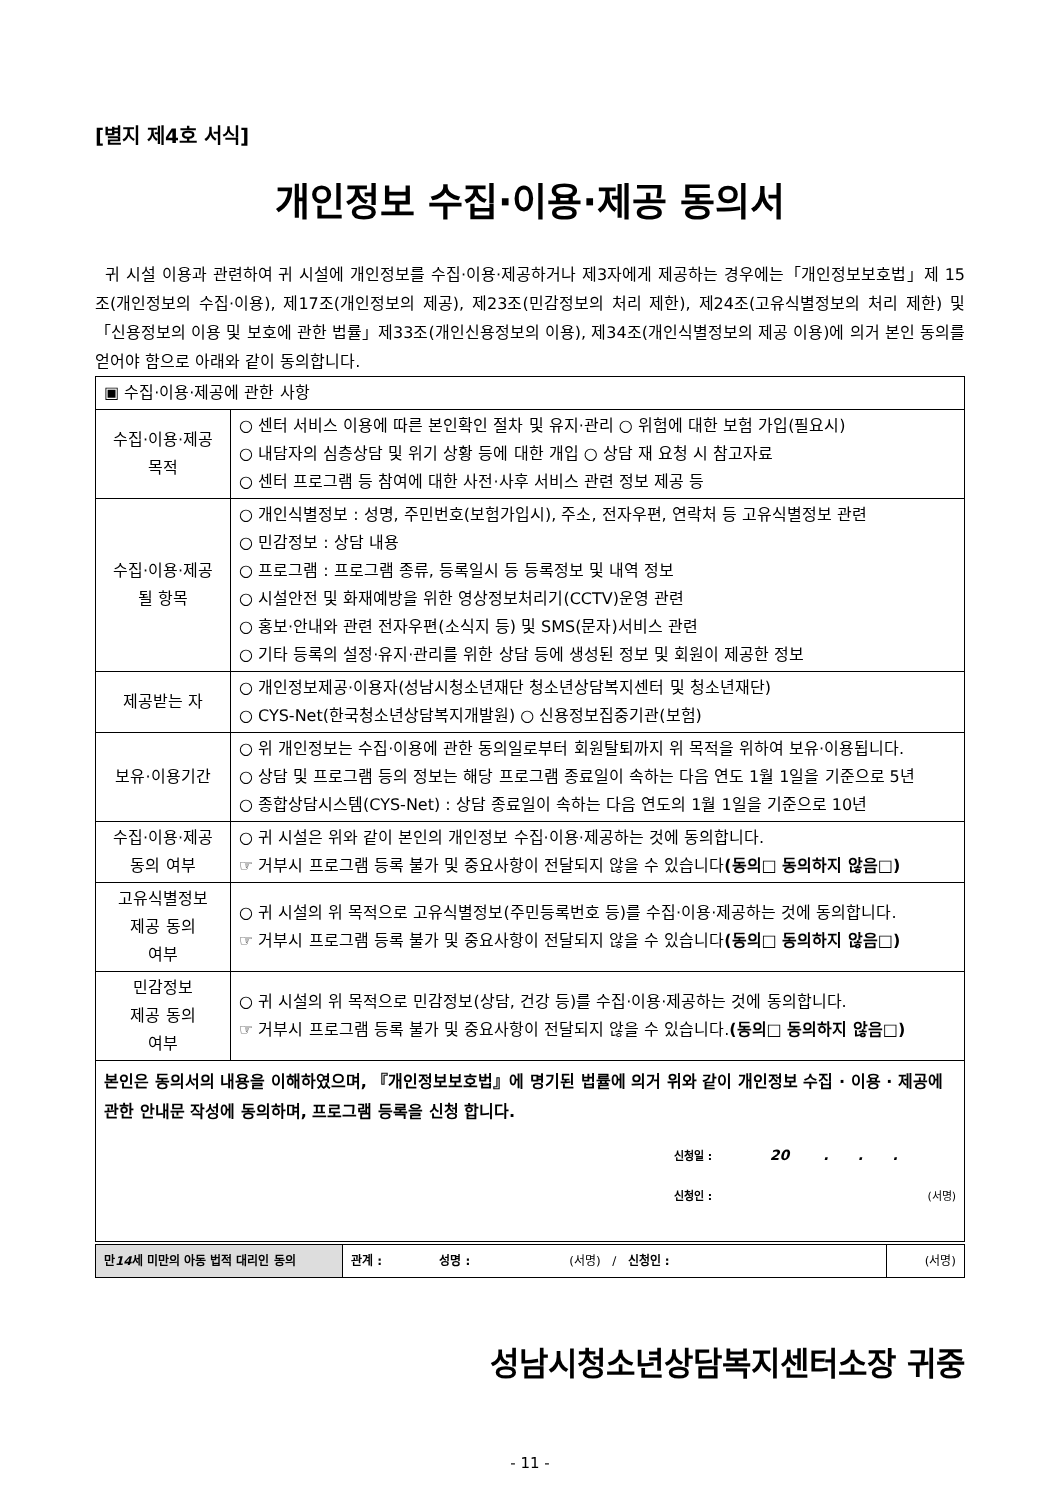[별지 제4호 서식]
개인정보 수집·이용·제공 동의서
귀 시설 이용과 관련하여 귀 시설에 개인정보를 수집·이용·제공하거나 제3자에게 제공하는 경우에는「개인정보보호법」제 15조(개인정보의 수집·이용), 제17조(개인정보의 제공), 제23조(민감정보의 처리 제한), 제24조(고유식별정보의 처리 제한) 및「신용정보의 이용 및 보호에 관한 법률」제33조(개인신용정보의 이용), 제34조(개인식별정보의 제공 이용)에 의거 본인 동의를 얻어야 함으로 아래와 같이 동의합니다.
| ▣ 수집·이용·제공에 관한 사항 | |
| 수집·이용·제공 목적 | ○ 센터 서비스 이용에 따른 본인확인 절차 및 유지·관리 ○ 위험에 대한 보험 가입(필요시) ○ 내담자의 심층상담 및 위기 상황 등에 대한 개입 ○ 상담 재 요청 시 참고자료 ○ 센터 프로그램 등 참여에 대한 사전·사후 서비스 관련 정보 제공 등 |
| 수집·이용·제공 될 항목 | ○ 개인식별정보 : 성명, 주민번호(보험가입시), 주소, 전자우편, 연락처 등 고유식별정보 관련 ○ 민감정보 : 상담 내용 ○ 프로그램 : 프로그램 종류, 등록일시 등 등록정보 및 내역 정보 ○ 시설안전 및 화재예방을 위한 영상정보처리기(CCTV)운영 관련 ○ 홍보·안내와 관련 전자우편(소식지 등) 및 SMS(문자)서비스 관련 ○ 기타 등록의 설정·유지·관리를 위한 상담 등에 생성된 정보 및 회원이 제공한 정보 |
| 제공받는 자 | ○ 개인정보제공·이용자(성남시청소년재단 청소년상담복지센터 및 청소년재단) ○ CYS-Net(한국청소년상담복지개발원) ○ 신용정보집중기관(보험) |
| 보유·이용기간 | ○ 위 개인정보는 수집·이용에 관한 동의일로부터 회원탈퇴까지 위 목적을 위하여 보유·이용됩니다. ○ 상담 및 프로그램 등의 정보는 해당 프로그램 종료일이 속하는 다음 연도 1월 1일을 기준으로 5년 ○ 종합상담시스템(CYS-Net) : 상담 종료일이 속하는 다음 연도의 1월 1일을 기준으로 10년 |
| 수집·이용·제공 동의 여부 | ○ 귀 시설은 위와 같이 본인의 개인정보 수집·이용·제공하는 것에 동의합니다. ☞ 거부시 프로그램 등록 불가 및 중요사항이 전달되지 않을 수 있습니다 (동의□ 동의하지 않음□) |
| 고유식별정보 제공 동의 여부 | ○ 귀 시설의 위 목적으로 고유식별정보(주민등록번호 등)를 수집·이용·제공하는 것에 동의합니다. ☞ 거부시 프로그램 등록 불가 및 중요사항이 전달되지 않을 수 있습니다 (동의□ 동의하지 않음□) |
| 민감정보 제공 동의 여부 | ○ 귀 시설의 위 목적으로 민감정보(상담, 건강 등)를 수집·이용·제공하는 것에 동의합니다. ☞ 거부시 프로그램 등록 불가 및 중요사항이 전달되지 않을 수 있습니다. (동의□ 동의하지 않음□) |
| 본인은 동의서의 내용을 이해하였으며, 『개인정보보호법』에 명기된 법률에 의거 위와 같이 개인정보 수집 · 이용 · 제공에 관한 안내문 작성에 동의하며, 프로그램 등록을 신청 합니다. 신청일 : 20 . . . 신청인 : (서명) | |
| 만 14 세 미만의 아동 법적 대리인 동의 | 관계 : 성명 : (서명) / 신청인 : | (서명) |
성남시청소년상담복지센터소장 귀중
- 11 -